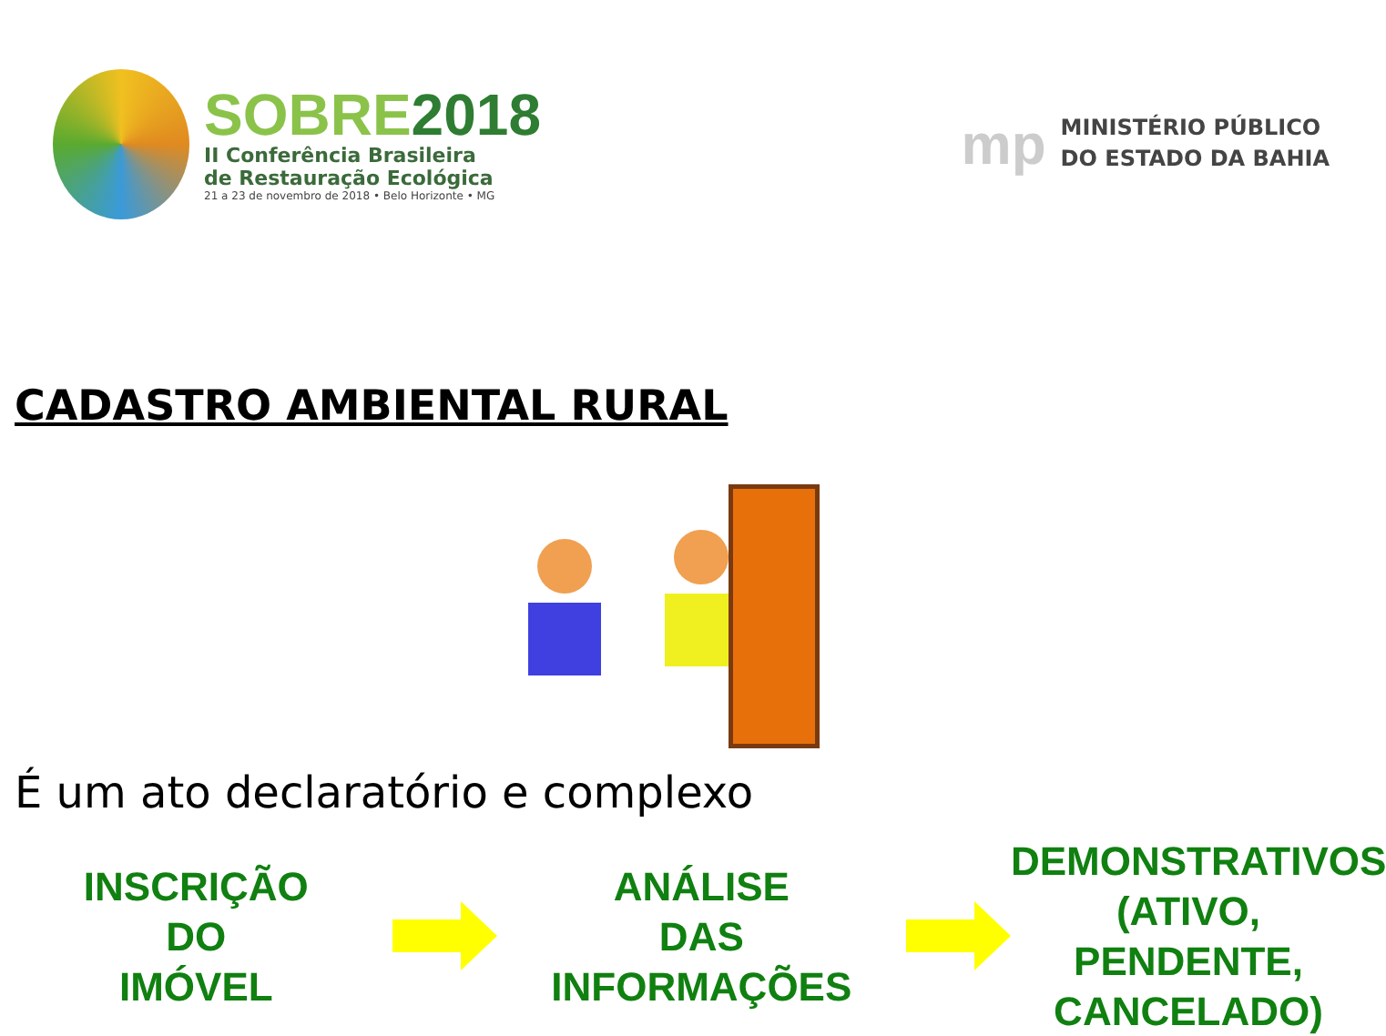SOBRE2018
II Conferência Brasileira
de Restauração Ecológica
21 a 23 de novembro de 2018 • Belo Horizonte • MG
mp
MINISTÉRIO PÚBLICO
DO ESTADO DA BAHIA
CADASTRO AMBIENTAL RURAL
É um ato declaratório e complexo
INSCRIÇÃO
DO
IMÓVEL
ANÁLISE
DAS
INFORMAÇÕES
DEMONSTRATIVOS
(ATIVO,
PENDENTE,
CANCELADO)